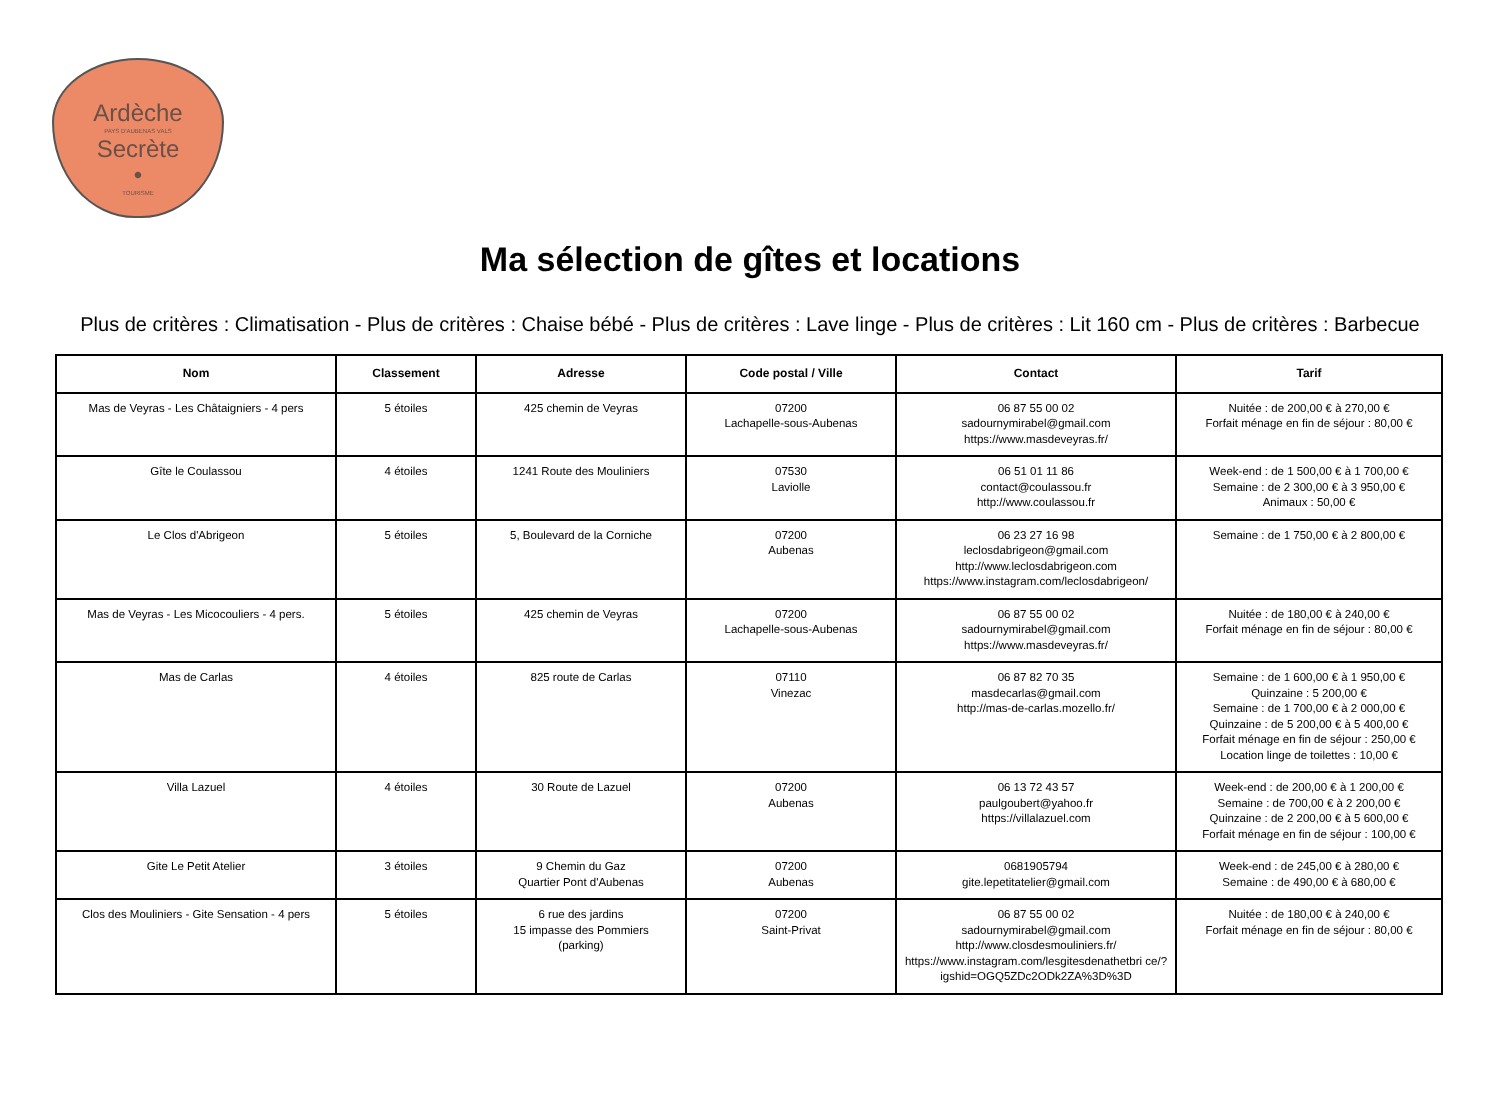Ardèche
PAYS D'AUBENAS VALS
Secrète
•
TOURISME
Ma sélection de gîtes et locations
Plus de critères : Climatisation - Plus de critères : Chaise bébé - Plus de critères : Lave linge - Plus de critères : Lit 160 cm - Plus de critères : Barbecue
| Nom | Classement | Adresse | Code postal / Ville | Contact | Tarif |
| --- | --- | --- | --- | --- | --- |
| Mas de Veyras - Les Châtaigniers - 4 pers | 5 étoiles | 425 chemin de Veyras | 07200 Lachapelle-sous-Aubenas | 06 87 55 00 02 sadournymirabel@gmail.com https://www.masdeveyras.fr/ | Nuitée : de 200,00 € à 270,00 € Forfait ménage en fin de séjour : 80,00 € |
| Gîte le Coulassou | 4 étoiles | 1241 Route des Mouliniers | 07530 Laviolle | 06 51 01 11 86 contact@coulassou.fr http://www.coulassou.fr | Week-end : de 1 500,00 € à 1 700,00 € Semaine : de 2 300,00 € à 3 950,00 € Animaux : 50,00 € |
| Le Clos d'Abrigeon | 5 étoiles | 5, Boulevard de la Corniche | 07200 Aubenas | 06 23 27 16 98 leclosdabrigeon@gmail.com http://www.leclosdabrigeon.com https://www.instagram.com/leclosdabrigeon/ | Semaine : de 1 750,00 € à 2 800,00 € |
| Mas de Veyras - Les Micocouliers - 4 pers. | 5 étoiles | 425 chemin de Veyras | 07200 Lachapelle-sous-Aubenas | 06 87 55 00 02 sadournymirabel@gmail.com https://www.masdeveyras.fr/ | Nuitée : de 180,00 € à 240,00 € Forfait ménage en fin de séjour : 80,00 € |
| Mas de Carlas | 4 étoiles | 825 route de Carlas | 07110 Vinezac | 06 87 82 70 35 masdecarlas@gmail.com http://mas-de-carlas.mozello.fr/ | Semaine : de 1 600,00 € à 1 950,00 € Quinzaine : 5 200,00 € Semaine : de 1 700,00 € à 2 000,00 € Quinzaine : de 5 200,00 € à 5 400,00 € Forfait ménage en fin de séjour : 250,00 € Location linge de toilettes : 10,00 € |
| Villa Lazuel | 4 étoiles | 30 Route de Lazuel | 07200 Aubenas | 06 13 72 43 57 paulgoubert@yahoo.fr https://villalazuel.com | Week-end : de 200,00 € à 1 200,00 € Semaine : de 700,00 € à 2 200,00 € Quinzaine : de 2 200,00 € à 5 600,00 € Forfait ménage en fin de séjour : 100,00 € |
| Gite Le Petit Atelier | 3 étoiles | 9 Chemin du Gaz Quartier Pont d'Aubenas | 07200 Aubenas | 0681905794 gite.lepetitatelier@gmail.com | Week-end : de 245,00 € à 280,00 € Semaine : de 490,00 € à 680,00 € |
| Clos des Mouliniers - Gite Sensation - 4 pers | 5 étoiles | 6 rue des jardins 15 impasse des Pommiers (parking) | 07200 Saint-Privat | 06 87 55 00 02 sadournymirabel@gmail.com http://www.closdesmouliniers.fr/ https://www.instagram.com/lesgitesdenathetbri ce/?igshid=OGQ5ZDc2ODk2ZA%3D%3D | Nuitée : de 180,00 € à 240,00 € Forfait ménage en fin de séjour : 80,00 € |